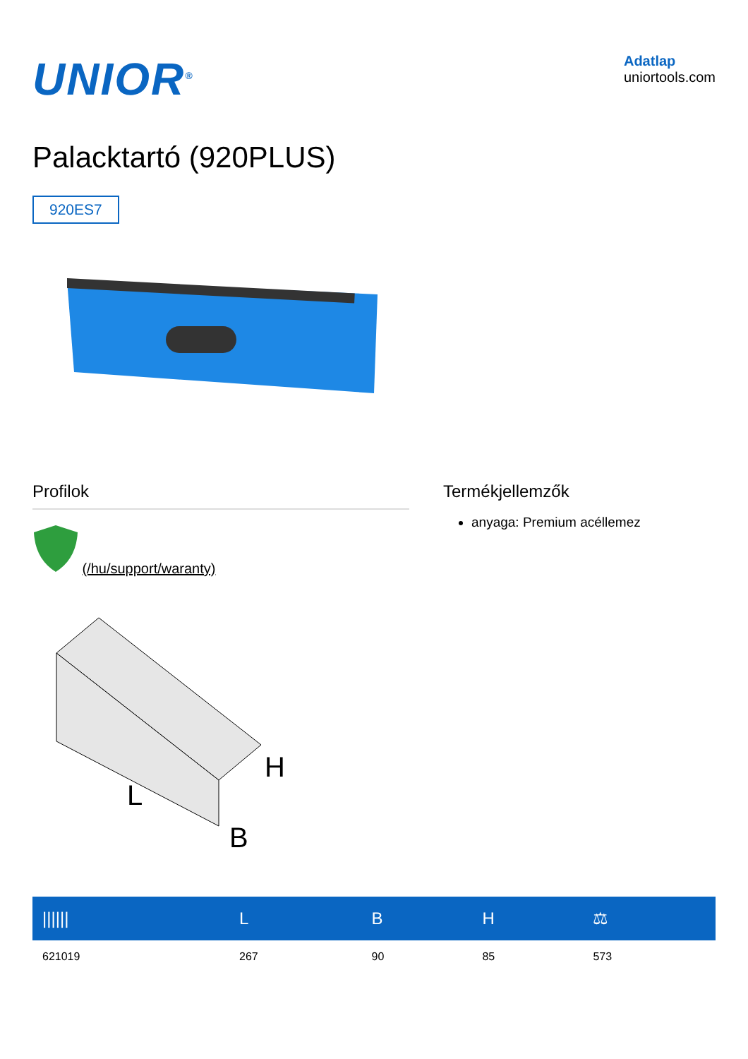UNIOR<sup>®</sup>
Adatlap
uniortools.com
Palacktartó (920PLUS)
920ES7
Profilok
(/hu/support/waranty)
Termékjellemzők
anyaga: Premium acéllemez
L
H
B
| ////// | L | B | H | ⚖ |
| --- | --- | --- | --- | --- |
| 621019 | 267 | 90 | 85 | 573 |